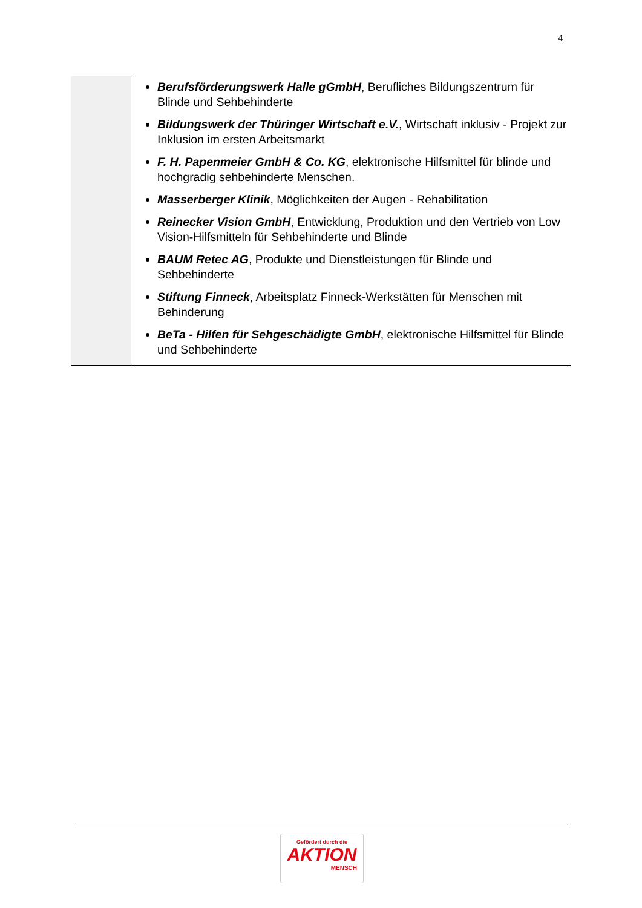4
| | Berufsförderungswerk Halle gGmbH , Berufliches Bildungszentrum für Blinde und Sehbehinderte Bildungswerk der Thüringer Wirtschaft e.V. , Wirtschaft inklusiv - Projekt zur Inklusion im ersten Arbeitsmarkt F. H. Papenmeier GmbH & Co. KG , elektronische Hilfsmittel für blinde und hochgradig sehbehinderte Menschen. Masserberger Klinik , Möglichkeiten der Augen - Rehabilitation Reinecker Vision GmbH , Entwicklung, Produktion und den Vertrieb von Low Vision-Hilfsmitteln für Sehbehinderte und Blinde BAUM Retec AG , Produkte und Dienstleistungen für Blinde und Sehbehinderte Stiftung Finneck , Arbeitsplatz Finneck-Werkstätten für Menschen mit Behinderung BeTa - Hilfen für Sehgeschädigte GmbH , elektronische Hilfsmittel für Blinde und Sehbehinderte |
Gefördert durch die
AKTION
MENSCH